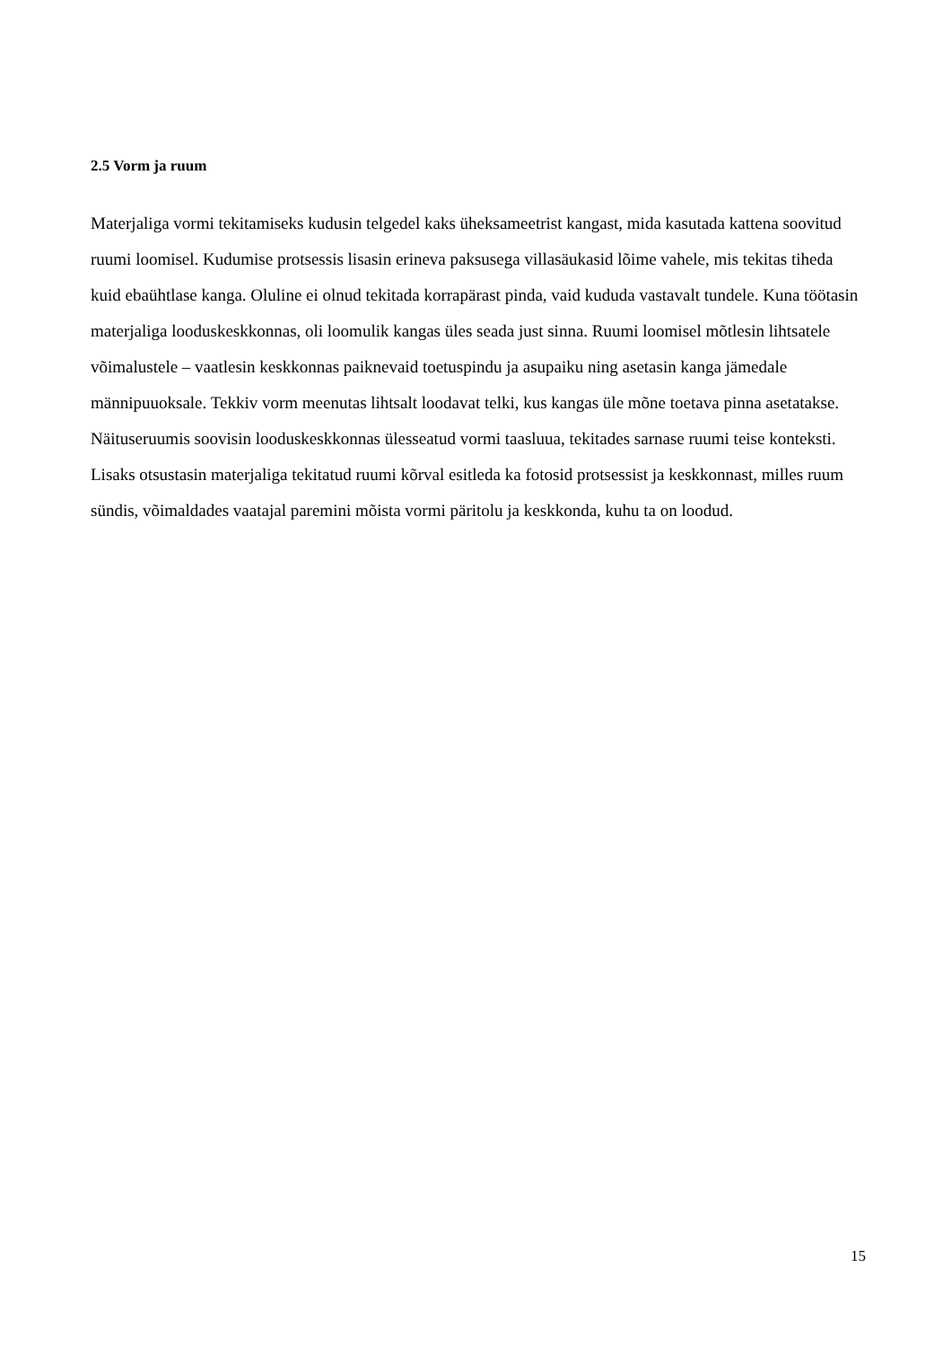2.5 Vorm ja ruum
Materjaliga vormi tekitamiseks kudusin telgedel kaks üheksameetrist kangast, mida kasutada kattena soovitud ruumi loomisel. Kudumise protsessis lisasin erineva paksusega villasäukasid lõime vahele, mis tekitas tiheda kuid ebaühtlase kanga. Oluline ei olnud tekitada korrapärast pinda, vaid kududa vastavalt tundele. Kuna töötasin materjaliga looduskeskkonnas, oli loomulik kangas üles seada just sinna. Ruumi loomisel mõtlesin lihtsatele võimalustele – vaatlesin keskkonnas paiknevaid toetuspindu ja asupaiku ning asetasin kanga jämedale männipuuoksale. Tekkiv vorm meenutas lihtsalt loodavat telki, kus kangas üle mõne toetava pinna asetatakse.
Näituseruumis soovisin looduskeskkonnas ülesseatud vormi taasluua, tekitades sarnase ruumi teise konteksti. Lisaks otsustasin materjaliga tekitatud ruumi kõrval esitleda ka fotosid protsessist ja keskkonnast, milles ruum sündis, võimaldades vaatajal paremini mõista vormi päritolu ja keskkonda, kuhu ta on loodud.
15